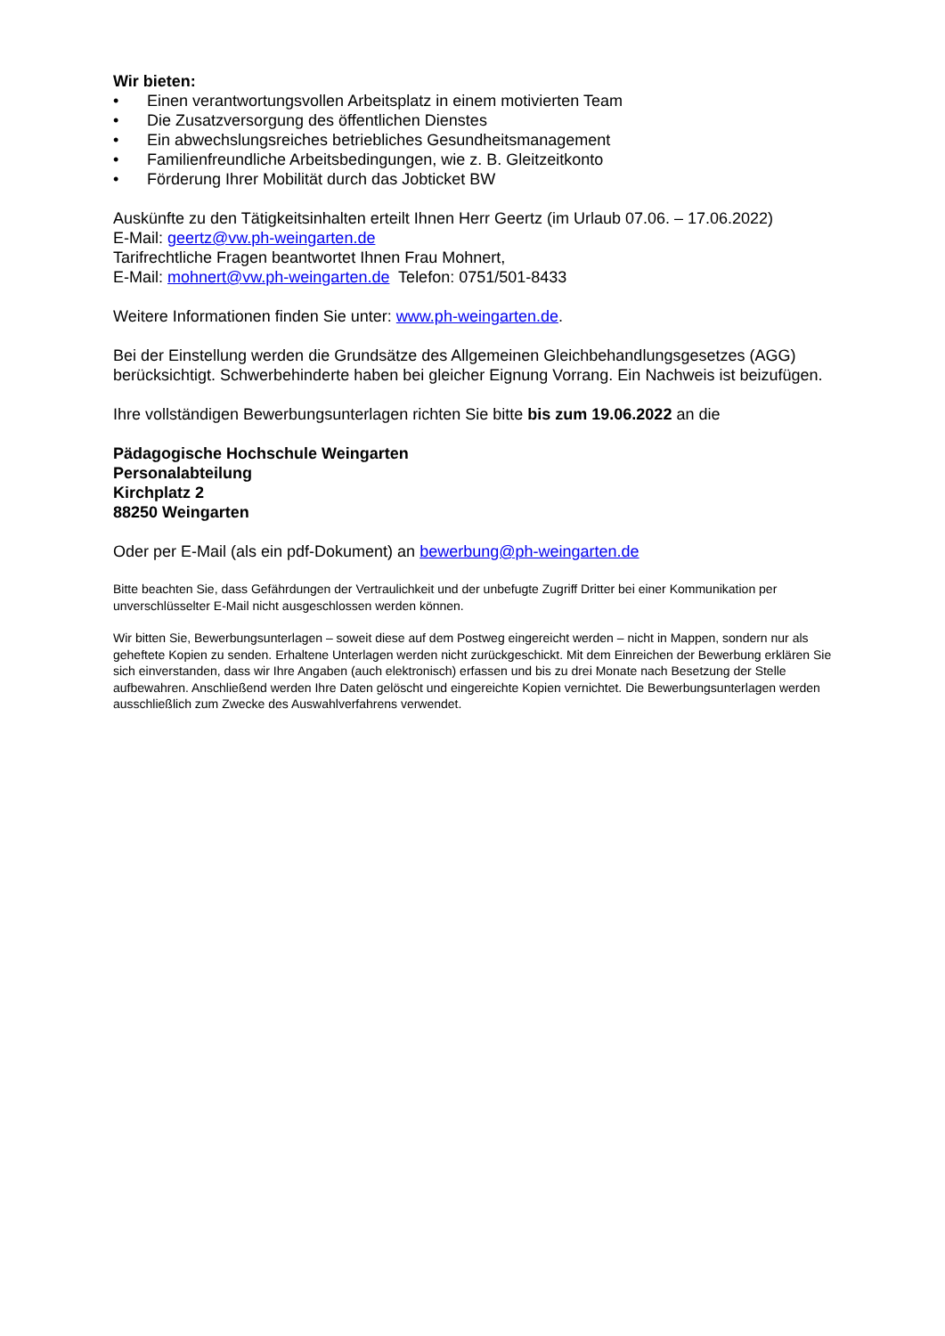Wir bieten:
• Einen verantwortungsvollen Arbeitsplatz in einem motivierten Team
• Die Zusatzversorgung des öffentlichen Dienstes
• Ein abwechslungsreiches betriebliches Gesundheitsmanagement
• Familienfreundliche Arbeitsbedingungen, wie z. B. Gleitzeitkonto
• Förderung Ihrer Mobilität durch das Jobticket BW
Auskünfte zu den Tätigkeitsinhalten erteilt Ihnen Herr Geertz (im Urlaub 07.06. – 17.06.2022)
E-Mail: geertz@vw.ph-weingarten.de
Tarifrechtliche Fragen beantwortet Ihnen Frau Mohnert,
E-Mail: mohnert@vw.ph-weingarten.de Telefon: 0751/501-8433
Weitere Informationen finden Sie unter: www.ph-weingarten.de.
Bei der Einstellung werden die Grundsätze des Allgemeinen Gleichbehandlungsgesetzes (AGG) berücksichtigt. Schwerbehinderte haben bei gleicher Eignung Vorrang. Ein Nachweis ist beizufügen.
Ihre vollständigen Bewerbungsunterlagen richten Sie bitte bis zum 19.06.2022 an die
Pädagogische Hochschule Weingarten
Personalabteilung
Kirchplatz 2
88250 Weingarten
Oder per E-Mail (als ein pdf-Dokument) an bewerbung@ph-weingarten.de
Bitte beachten Sie, dass Gefährdungen der Vertraulichkeit und der unbefugte Zugriff Dritter bei einer Kommunikation per unverschlüsselter E-Mail nicht ausgeschlossen werden können.
Wir bitten Sie, Bewerbungsunterlagen – soweit diese auf dem Postweg eingereicht werden – nicht in Mappen, sondern nur als geheftete Kopien zu senden. Erhaltene Unterlagen werden nicht zurückgeschickt. Mit dem Einreichen der Bewerbung erklären Sie sich einverstanden, dass wir Ihre Angaben (auch elektronisch) erfassen und bis zu drei Monate nach Besetzung der Stelle aufbewahren. Anschließend werden Ihre Daten gelöscht und eingereichte Kopien vernichtet. Die Bewerbungsunterlagen werden ausschließlich zum Zwecke des Auswahlverfahrens verwendet.